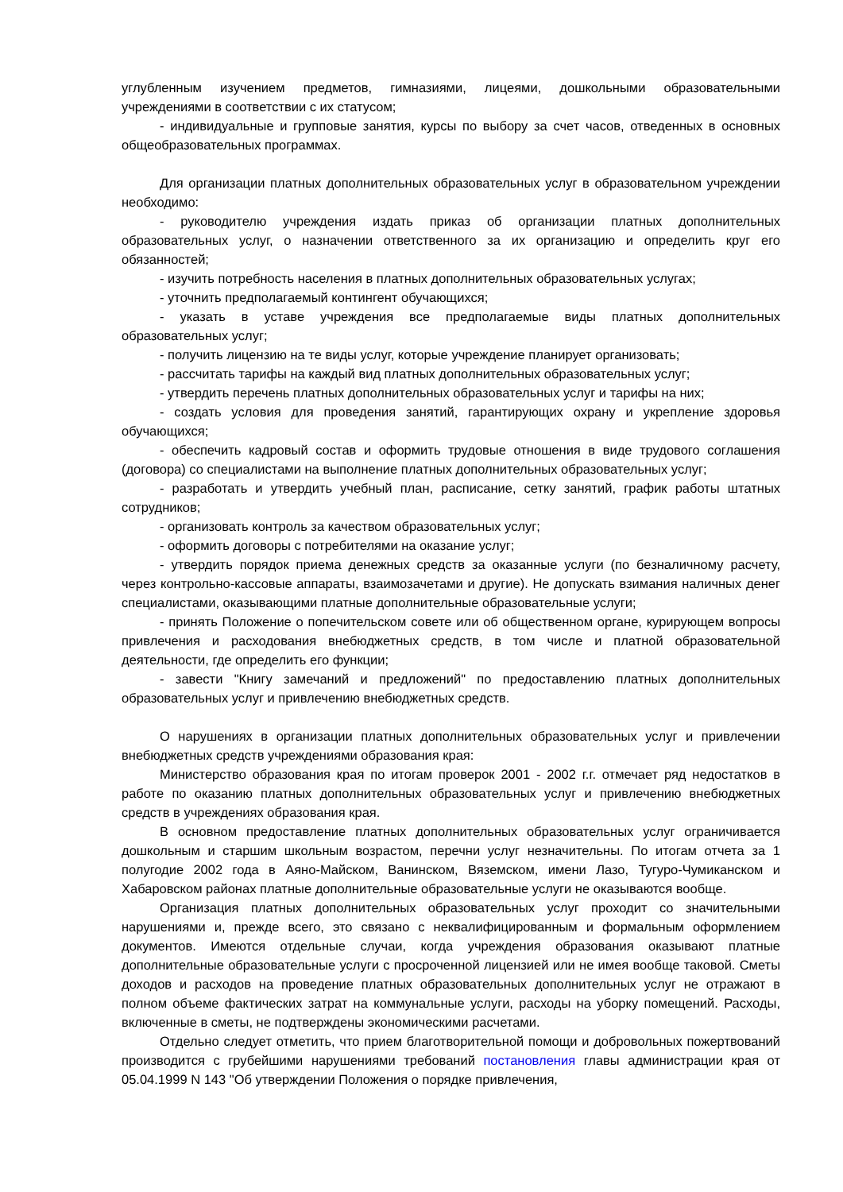углубленным изучением предметов, гимназиями, лицеями, дошкольными образовательными учреждениями в соответствии с их статусом;
- индивидуальные и групповые занятия, курсы по выбору за счет часов, отведенных в основных общеобразовательных программах.
Для организации платных дополнительных образовательных услуг в образовательном учреждении необходимо:
- руководителю учреждения издать приказ об организации платных дополнительных образовательных услуг, о назначении ответственного за их организацию и определить круг его обязанностей;
- изучить потребность населения в платных дополнительных образовательных услугах;
- уточнить предполагаемый контингент обучающихся;
- указать в уставе учреждения все предполагаемые виды платных дополнительных образовательных услуг;
- получить лицензию на те виды услуг, которые учреждение планирует организовать;
- рассчитать тарифы на каждый вид платных дополнительных образовательных услуг;
- утвердить перечень платных дополнительных образовательных услуг и тарифы на них;
- создать условия для проведения занятий, гарантирующих охрану и укрепление здоровья обучающихся;
- обеспечить кадровый состав и оформить трудовые отношения в виде трудового соглашения (договора) со специалистами на выполнение платных дополнительных образовательных услуг;
- разработать и утвердить учебный план, расписание, сетку занятий, график работы штатных сотрудников;
- организовать контроль за качеством образовательных услуг;
- оформить договоры с потребителями на оказание услуг;
- утвердить порядок приема денежных средств за оказанные услуги (по безналичному расчету, через контрольно-кассовые аппараты, взаимозачетами и другие). Не допускать взимания наличных денег специалистами, оказывающими платные дополнительные образовательные услуги;
- принять Положение о попечительском совете или об общественном органе, курирующем вопросы привлечения и расходования внебюджетных средств, в том числе и платной образовательной деятельности, где определить его функции;
- завести "Книгу замечаний и предложений" по предоставлению платных дополнительных образовательных услуг и привлечению внебюджетных средств.
О нарушениях в организации платных дополнительных образовательных услуг и привлечении внебюджетных средств учреждениями образования края:
Министерство образования края по итогам проверок 2001 - 2002 г.г. отмечает ряд недостатков в работе по оказанию платных дополнительных образовательных услуг и привлечению внебюджетных средств в учреждениях образования края.
В основном предоставление платных дополнительных образовательных услуг ограничивается дошкольным и старшим школьным возрастом, перечни услуг незначительны. По итогам отчета за 1 полугодие 2002 года в Аяно-Майском, Ванинском, Вяземском, имени Лазо, Тугуро-Чумиканском и Хабаровском районах платные дополнительные образовательные услуги не оказываются вообще.
Организация платных дополнительных образовательных услуг проходит со значительными нарушениями и, прежде всего, это связано с неквалифицированным и формальным оформлением документов. Имеются отдельные случаи, когда учреждения образования оказывают платные дополнительные образовательные услуги с просроченной лицензией или не имея вообще таковой. Сметы доходов и расходов на проведение платных образовательных дополнительных услуг не отражают в полном объеме фактических затрат на коммунальные услуги, расходы на уборку помещений. Расходы, включенные в сметы, не подтверждены экономическими расчетами.
Отдельно следует отметить, что прием благотворительной помощи и добровольных пожертвований производится с грубейшими нарушениями требований постановления главы администрации края от 05.04.1999 N 143 "Об утверждении Положения о порядке привлечения,